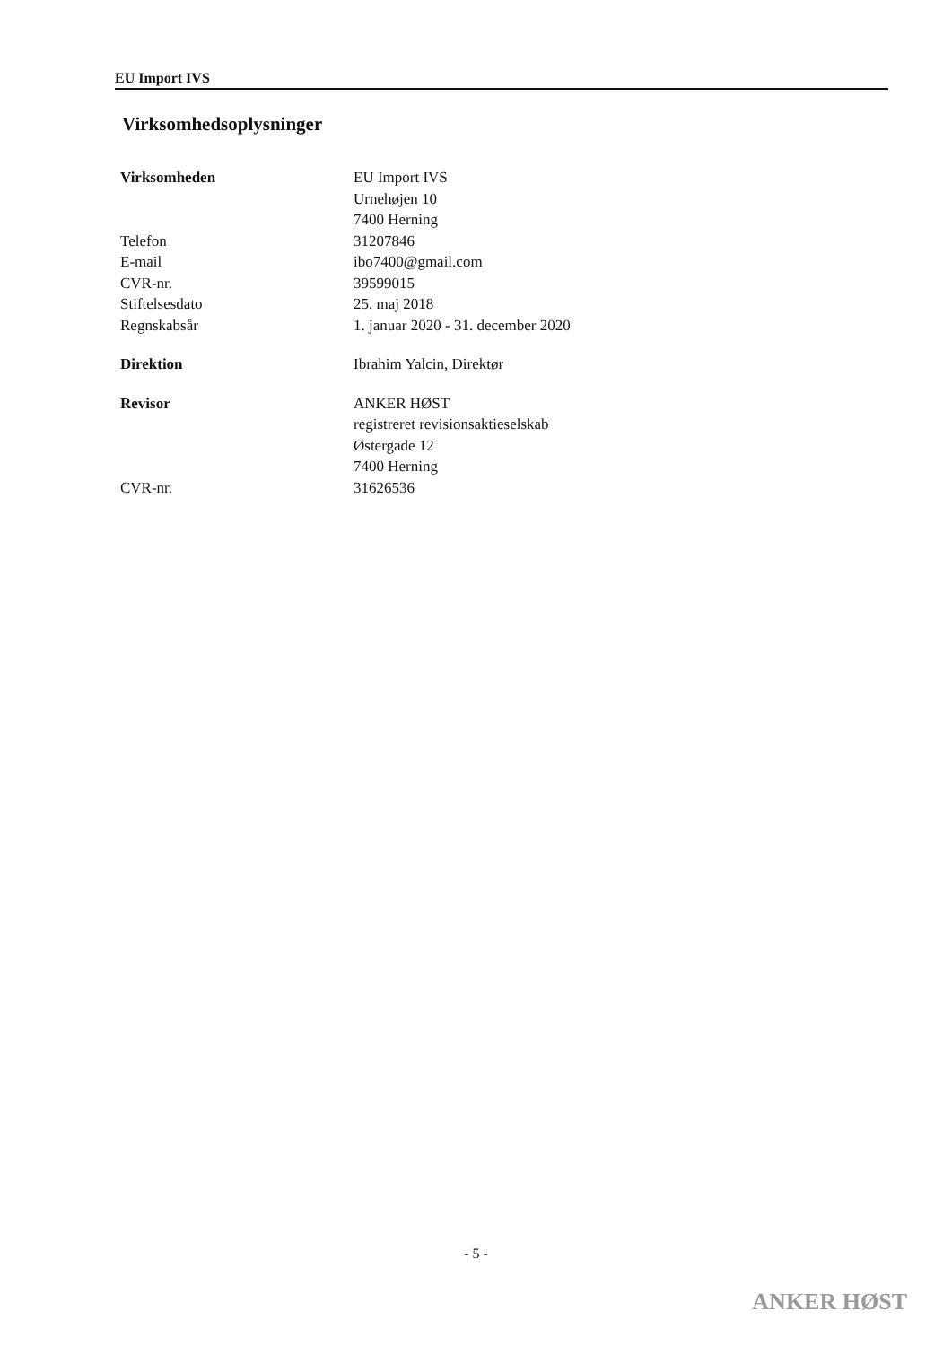EU Import IVS
Virksomhedsoplysninger
| Virksomheden | EU Import IVS |
| | Urnehøjen 10 |
| | 7400 Herning |
| Telefon | 31207846 |
| E-mail | ibo7400@gmail.com |
| CVR-nr. | 39599015 |
| Stiftelsesdato | 25. maj 2018 |
| Regnskabsår | 1. januar 2020 - 31. december 2020 |
| Direktion | Ibrahim Yalcin, Direktør |
| Revisor | ANKER HØST |
| | registreret revisionsaktieselskab |
| | Østergade 12 |
| | 7400 Herning |
| CVR-nr. | 31626536 |
- 5 -
ANKER HØST